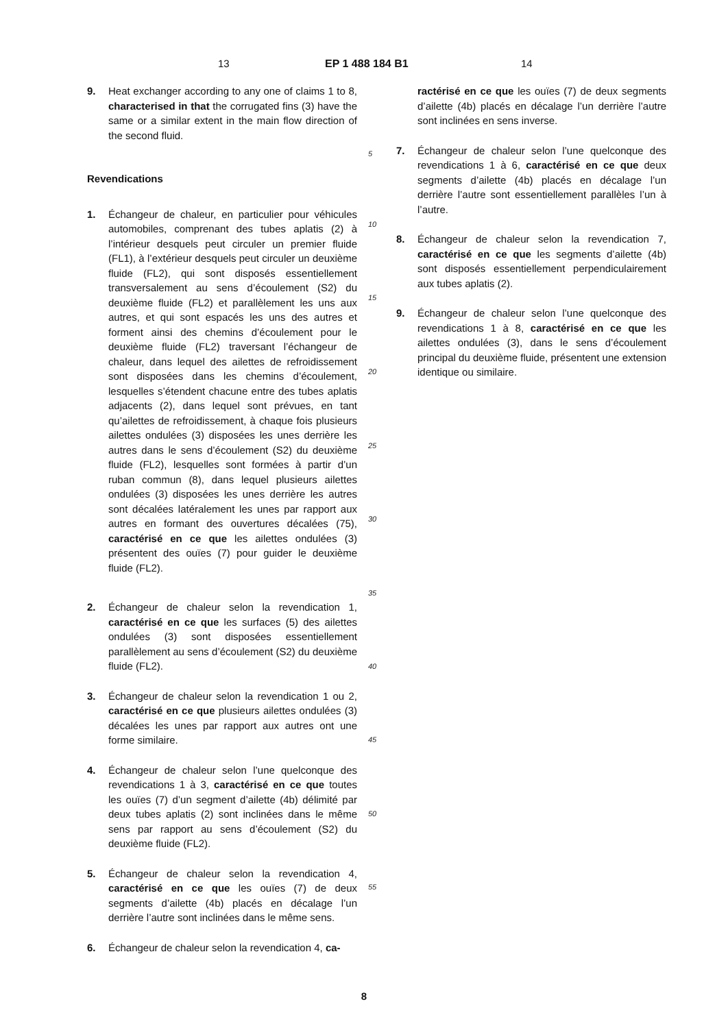13 EP 1 488 184 B1 14
9. Heat exchanger according to any one of claims 1 to 8, characterised in that the corrugated fins (3) have the same or a similar extent in the main flow direction of the second fluid.
Revendications
1. Échangeur de chaleur, en particulier pour véhicules automobiles, comprenant des tubes aplatis (2) à l’intérieur desquels peut circuler un premier fluide (FL1), à l’extérieur desquels peut circuler un deuxième fluide (FL2), qui sont disposés essentiellement transversalement au sens d’écoulement (S2) du deuxième fluide (FL2) et parallèlement les uns aux autres, et qui sont espacés les uns des autres et forment ainsi des chemins d’écoulement pour le deuxième fluide (FL2) traversant l’échangeur de chaleur, dans lequel des ailettes de refroidissement sont disposées dans les chemins d’écoulement, lesquelles s’étendent chacune entre des tubes aplatis adjacents (2), dans lequel sont prévues, en tant qu’ailettes de refroidissement, à chaque fois plusieurs ailettes ondulées (3) disposées les unes derrière les autres dans le sens d’écoulement (S2) du deuxième fluide (FL2), lesquelles sont formées à partir d’un ruban commun (8), dans lequel plusieurs ailettes ondulées (3) disposées les unes derrière les autres sont décalées latéralement les unes par rapport aux autres en formant des ouvertures décalées (75), caractérisé en ce que les ailettes ondulées (3) présentent des ouïes (7) pour guider le deuxième fluide (FL2).
2. Échangeur de chaleur selon la revendication 1, caractérisé en ce que les surfaces (5) des ailettes ondulées (3) sont disposées essentiellement parallèlement au sens d’écoulement (S2) du deuxième fluide (FL2).
3. Échangeur de chaleur selon la revendication 1 ou 2, caractérisé en ce que plusieurs ailettes ondulées (3) décalées les unes par rapport aux autres ont une forme similaire.
4. Échangeur de chaleur selon l’une quelconque des revendications 1 à 3, caractérisé en ce que toutes les ouïes (7) d’un segment d’ailette (4b) délimité par deux tubes aplatis (2) sont inclinées dans le même sens par rapport au sens d’écoulement (S2) du deuxième fluide (FL2).
5. Échangeur de chaleur selon la revendication 4, caractérisé en ce que les ouïes (7) de deux segments d’ailette (4b) placés en décalage l’un derrière l’autre sont inclinées dans le même sens.
6. Échangeur de chaleur selon la revendication 4, ca-
5
10
15
20
25
30
35
40
45
50
55
ractérisé en ce que les ouïes (7) de deux segments d’ailette (4b) placés en décalage l’un derrière l’autre sont inclinées en sens inverse.
7. Échangeur de chaleur selon l’une quelconque des revendications 1 à 6, caractérisé en ce que deux segments d’ailette (4b) placés en décalage l’un derrière l’autre sont essentiellement parallèles l’un à l’autre.
8. Échangeur de chaleur selon la revendication 7, caractérisé en ce que les segments d’ailette (4b) sont disposés essentiellement perpendiculairement aux tubes aplatis (2).
9. Échangeur de chaleur selon l’une quelconque des revendications 1 à 8, caractérisé en ce que les ailettes ondulées (3), dans le sens d’écoulement principal du deuxième fluide, présentent une extension identique ou similaire.
8